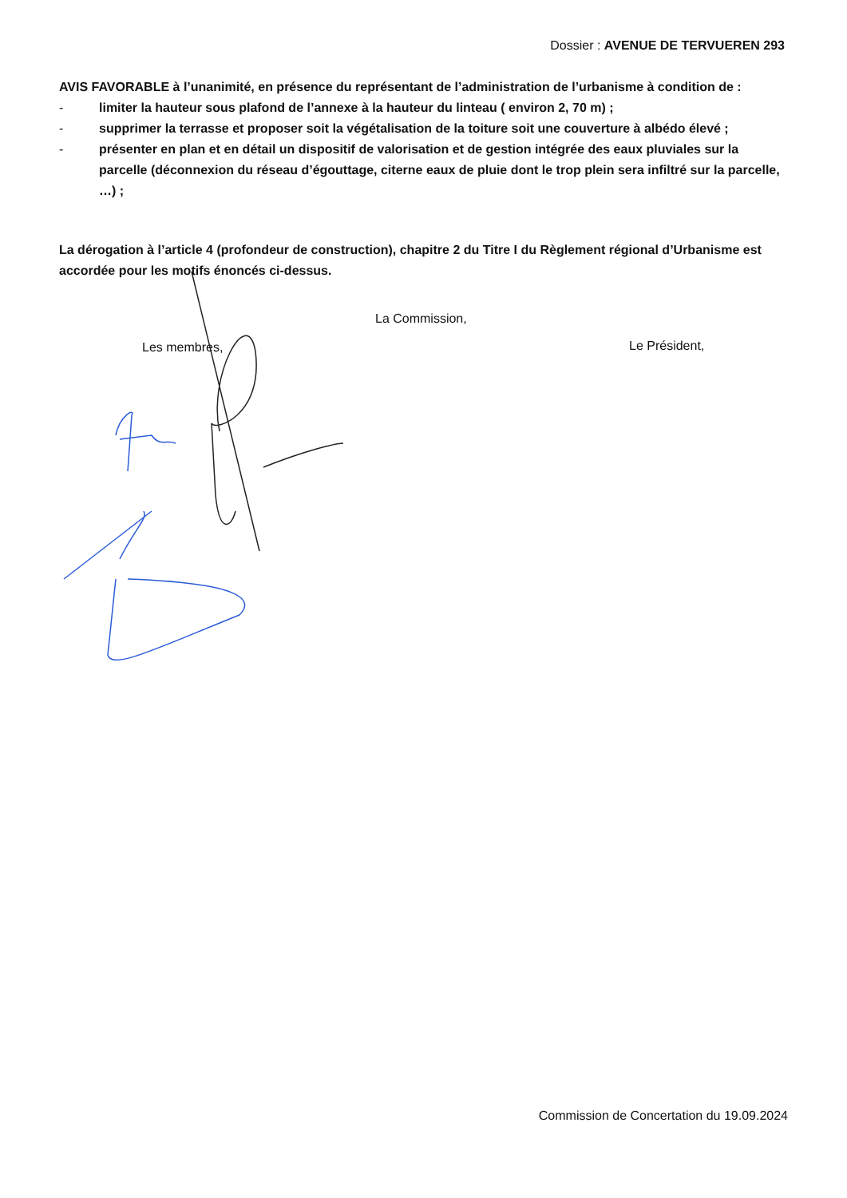Dossier : AVENUE DE TERVUEREN 293
AVIS FAVORABLE à l’unanimité, en présence du représentant de l’administration de l’urbanisme à condition de :
- limiter la hauteur sous plafond de l’annexe à la hauteur du linteau ( environ 2, 70 m) ;
- supprimer la terrasse et proposer soit la végétalisation de la toiture soit une couverture à albédo élevé ;
- présenter en plan et en détail un dispositif de valorisation et de gestion intégrée des eaux pluviales sur la parcelle (déconnexion du réseau d’égouttage, citerne eaux de pluie dont le trop plein sera infiltré sur la parcelle, …) ;
La dérogation à l’article 4 (profondeur de construction), chapitre 2 du Titre I du Règlement régional d’Urbanisme est accordée pour les motifs énoncés ci-dessus.
La Commission,
Les membres, Le Président,
Commission de Concertation du 19.09.2024